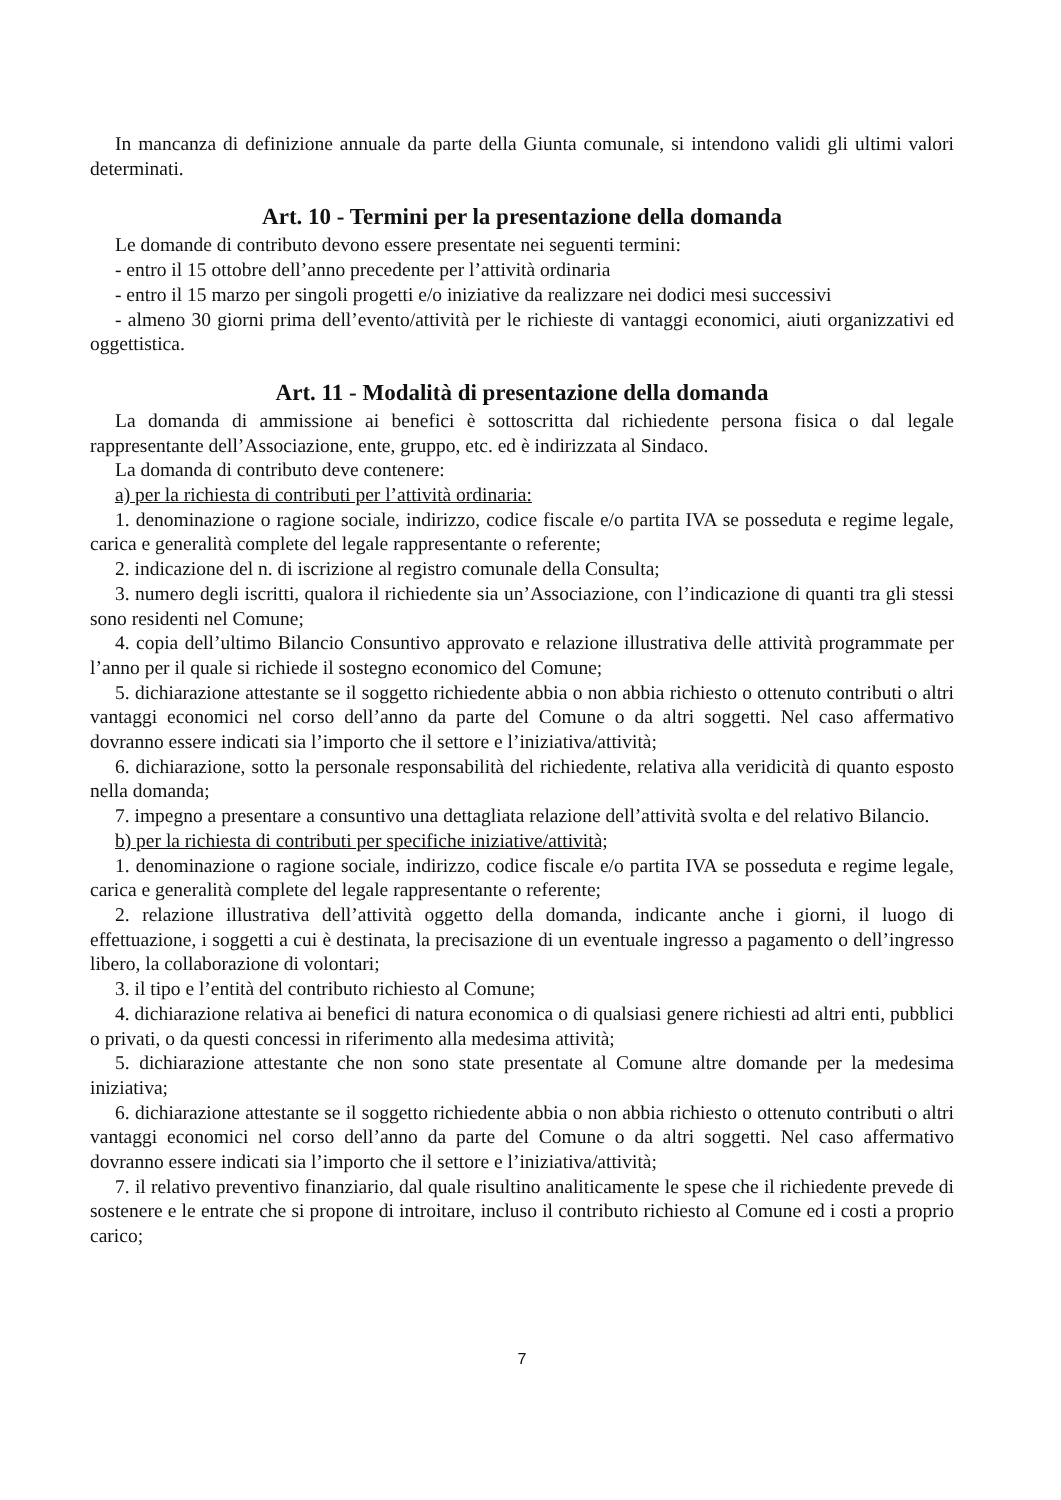In mancanza di definizione annuale da parte della Giunta comunale, si intendono validi gli ultimi valori determinati.
Art. 10 - Termini per la presentazione della domanda
Le domande di contributo devono essere presentate nei seguenti termini:
- entro il 15 ottobre dell’anno precedente per l’attività ordinaria
- entro il 15 marzo per singoli progetti e/o iniziative da realizzare nei dodici mesi successivi
- almeno 30 giorni prima dell’evento/attività per le richieste di vantaggi economici, aiuti organizzativi ed oggettistica.
Art. 11 - Modalità di presentazione della domanda
La domanda di ammissione ai benefici è sottoscritta dal richiedente persona fisica o dal legale rappresentante dell’Associazione, ente, gruppo, etc. ed è indirizzata al Sindaco.
La domanda di contributo deve contenere:
a) per la richiesta di contributi per l’attività ordinaria:
1. denominazione o ragione sociale, indirizzo, codice fiscale e/o partita IVA se posseduta e regime legale, carica e generalità complete del legale rappresentante o referente;
2. indicazione del n. di iscrizione al registro comunale della Consulta;
3. numero degli iscritti, qualora il richiedente sia un’Associazione, con l’indicazione di quanti tra gli stessi sono residenti nel Comune;
4. copia dell’ultimo Bilancio Consuntivo approvato e relazione illustrativa delle attività programmate per l’anno per il quale si richiede il sostegno economico del Comune;
5. dichiarazione attestante se il soggetto richiedente abbia o non abbia richiesto o ottenuto contributi o altri vantaggi economici nel corso dell’anno da parte del Comune o da altri soggetti. Nel caso affermativo dovranno essere indicati sia l’importo che il settore e l’iniziativa/attività;
6. dichiarazione, sotto la personale responsabilità del richiedente, relativa alla veridicità di quanto esposto nella domanda;
7. impegno a presentare a consuntivo una dettagliata relazione dell’attività svolta e del relativo Bilancio.
b) per la richiesta di contributi per specifiche iniziative/attività;
1. denominazione o ragione sociale, indirizzo, codice fiscale e/o partita IVA se posseduta e regime legale, carica e generalità complete del legale rappresentante o referente;
2. relazione illustrativa dell’attività oggetto della domanda, indicante anche i giorni, il luogo di effettuazione, i soggetti a cui è destinata, la precisazione di un eventuale ingresso a pagamento o dell’ingresso libero, la collaborazione di volontari;
3. il tipo e l’entità del contributo richiesto al Comune;
4. dichiarazione relativa ai benefici di natura economica o di qualsiasi genere richiesti ad altri enti, pubblici o privati, o da questi concessi in riferimento alla medesima attività;
5. dichiarazione attestante che non sono state presentate al Comune altre domande per la medesima iniziativa;
6. dichiarazione attestante se il soggetto richiedente abbia o non abbia richiesto o ottenuto contributi o altri vantaggi economici nel corso dell’anno da parte del Comune o da altri soggetti. Nel caso affermativo dovranno essere indicati sia l’importo che il settore e l’iniziativa/attività;
7. il relativo preventivo finanziario, dal quale risultino analiticamente le spese che il richiedente prevede di sostenere e le entrate che si propone di introitare, incluso il contributo richiesto al Comune ed i costi a proprio carico;
7